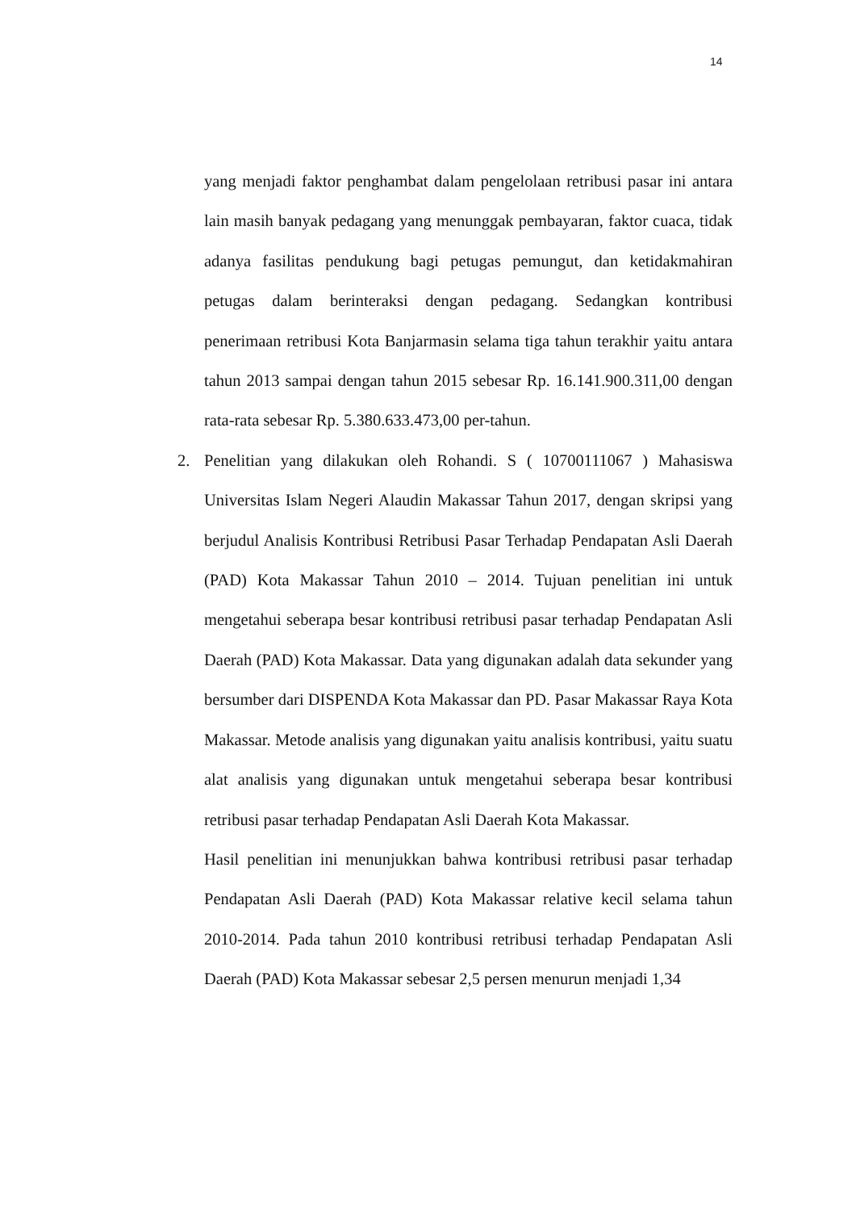14
yang menjadi faktor penghambat dalam pengelolaan retribusi pasar ini antara lain masih banyak pedagang yang menunggak pembayaran, faktor cuaca, tidak adanya fasilitas pendukung bagi petugas pemungut, dan ketidakmahiran petugas dalam berinteraksi dengan pedagang. Sedangkan kontribusi penerimaan retribusi Kota Banjarmasin selama tiga tahun terakhir yaitu antara tahun 2013 sampai dengan tahun 2015 sebesar Rp. 16.141.900.311,00 dengan rata-rata sebesar Rp. 5.380.633.473,00 per-tahun.
2. Penelitian yang dilakukan oleh Rohandi. S ( 10700111067 ) Mahasiswa Universitas Islam Negeri Alaudin Makassar Tahun 2017, dengan skripsi yang berjudul Analisis Kontribusi Retribusi Pasar Terhadap Pendapatan Asli Daerah (PAD) Kota Makassar Tahun 2010 – 2014. Tujuan penelitian ini untuk mengetahui seberapa besar kontribusi retribusi pasar terhadap Pendapatan Asli Daerah (PAD) Kota Makassar. Data yang digunakan adalah data sekunder yang bersumber dari DISPENDA Kota Makassar dan PD. Pasar Makassar Raya Kota Makassar. Metode analisis yang digunakan yaitu analisis kontribusi, yaitu suatu alat analisis yang digunakan untuk mengetahui seberapa besar kontribusi retribusi pasar terhadap Pendapatan Asli Daerah Kota Makassar.
Hasil penelitian ini menunjukkan bahwa kontribusi retribusi pasar terhadap Pendapatan Asli Daerah (PAD) Kota Makassar relative kecil selama tahun 2010-2014. Pada tahun 2010 kontribusi retribusi terhadap Pendapatan Asli Daerah (PAD) Kota Makassar sebesar 2,5 persen menurun menjadi 1,34